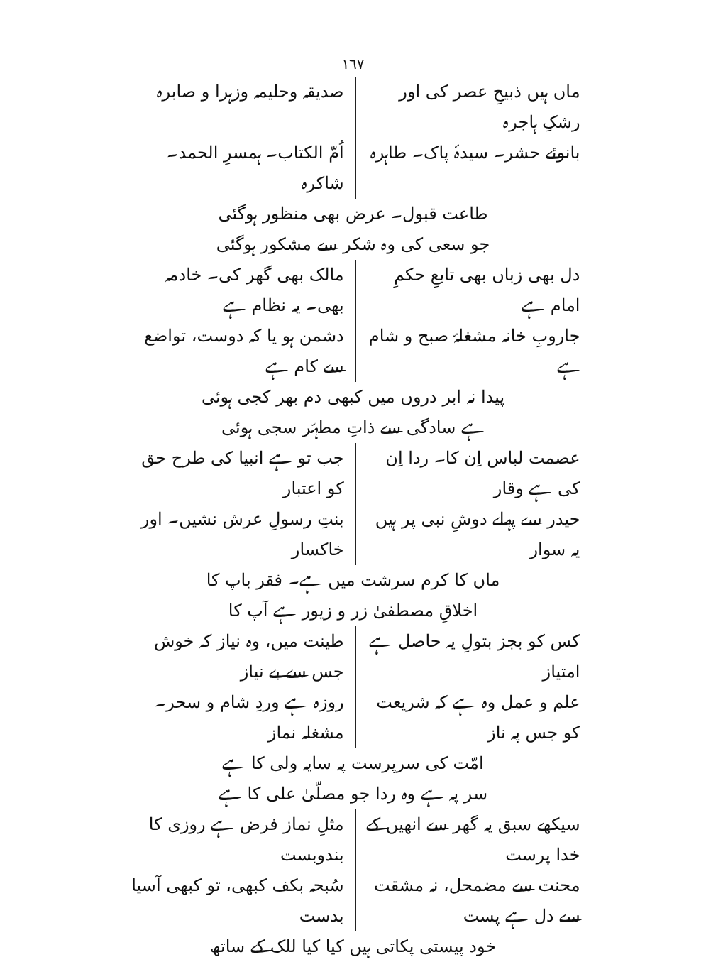١٦٧
ماں ہیں ذبیحِ عصر کی اور رشکِ ہاجرہ
صدیقہ وحلیمہ وزہرا و صابرہ
بانوئے حشر۔ سیدۂ پاک۔ طاہرہ اُمّ الکتاب۔ ہمسرِ الحمد۔ شاکرہ
طاعت قبول۔ عرض بھی منظور ہوگئی
جو سعی کی وہ شکر سے مشکور ہوگئی
دل بھی زباں بھی تابعِ حکمِ امام ہے
مالک بھی گھر کی۔ خادمہ بھی۔ یہ نظام ہے
جاروبِ خانہ مشغلۂ صبح و شام ہے دشمن ہو یا کہ دوست، تواضع سے کام ہے
پیدا نہ ابر دروں میں کبھی دم بھر کجی ہوئی
ہے سادگی سے ذاتِ مطہّر سجی ہوئی
عصمت لباس اِن کا۔ ردا اِن کی ہے وقار
جب تو ہے انبیا کی طرح حق کو اعتبار
حیدر سے پہلے دوشِ نبی پر ہیں یہ سوار
بنتِ رسولِ عرش نشیں۔ اور خاکسار
ماں کا کرم سرشت میں ہے۔ فقر باپ کا
اخلاقِ مصطفیٰ زر و زیور ہے آپ کا
کس کو بجز بتولِ یہ حاصل ہے امتیاز
طینت میں، وہ نیاز کہ خوش جس سے بے نیاز
علم و عمل وہ ہے کہ شریعت کو جس پہ ناز
روزہ ہے وردِ شام و سحر۔ مشغلہ نماز
امّت کی سرپرست پہ سایہ ولی کا ہے
سر پہ ہے وہ ردا جو مصلّیٰ علی کا ہے
سیکھے سبق یہ گھر سے انھیں کے خدا پرست
مثلِ نماز فرض ہے روزی کا بندوبست
محنت سے مضمحل، نہ مشقت سے دل ہے پست
سُبحہ بکف کبھی، تو کبھی آسیا بدست
خود پیستی پکاتی ہیں کیا کیا للک کے ساتھ